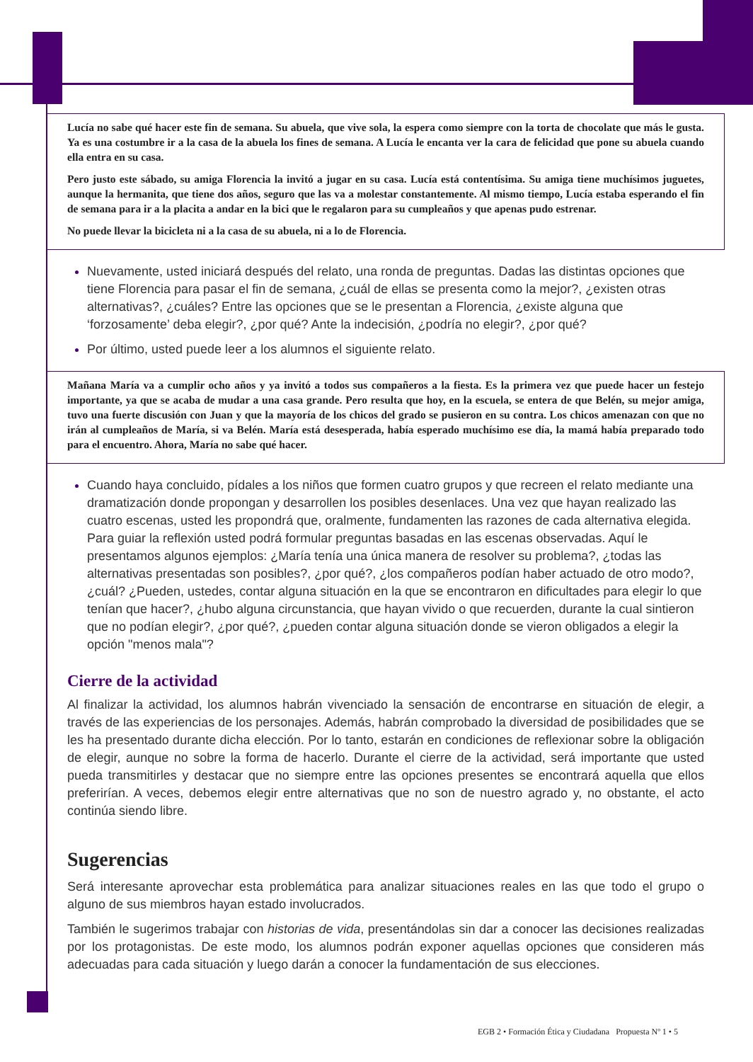Lucía no sabe qué hacer este fin de semana. Su abuela, que vive sola, la espera como siempre con la torta de chocolate que más le gusta. Ya es una costumbre ir a la casa de la abuela los fines de semana. A Lucía le encanta ver la cara de felicidad que pone su abuela cuando ella entra en su casa.
Pero justo este sábado, su amiga Florencia la invitó a jugar en su casa. Lucía está contentísima. Su amiga tiene muchísimos juguetes, aunque la hermanita, que tiene dos años, seguro que las va a molestar constantemente. Al mismo tiempo, Lucía estaba esperando el fin de semana para ir a la placita a andar en la bici que le regalaron para su cumpleaños y que apenas pudo estrenar.
No puede llevar la bicicleta ni a la casa de su abuela, ni a lo de Florencia.
Nuevamente, usted iniciará después del relato, una ronda de preguntas. Dadas las distintas opciones que tiene Florencia para pasar el fin de semana, ¿cuál de ellas se presenta como la mejor?, ¿existen otras alternativas?, ¿cuáles? Entre las opciones que se le presentan a Florencia, ¿existe alguna que ‘forzosamente’ deba elegir?, ¿por qué? Ante la indecisión, ¿podría no elegir?, ¿por qué?
Por último, usted puede leer a los alumnos el siguiente relato.
Mañana María va a cumplir ocho años y ya invitó a todos sus compañeros a la fiesta. Es la primera vez que puede hacer un festejo importante, ya que se acaba de mudar a una casa grande. Pero resulta que hoy, en la escuela, se entera de que Belén, su mejor amiga, tuvo una fuerte discusión con Juan y que la mayoría de los chicos del grado se pusieron en su contra. Los chicos amenazan con que no irán al cumpleaños de María, si va Belén. María está desesperada, había esperado muchísimo ese día, la mamá había preparado todo para el encuentro. Ahora, María no sabe qué hacer.
Cuando haya concluido, pídales a los niños que formen cuatro grupos y que recreen el relato mediante una dramatización donde propongan y desarrollen los posibles desenlaces. Una vez que hayan realizado las cuatro escenas, usted les propondrá que, oralmente, fundamenten las razones de cada alternativa elegida. Para guiar la reflexión usted podrá formular preguntas basadas en las escenas observadas. Aquí le presentamos algunos ejemplos: ¿María tenía una única manera de resolver su problema?, ¿todas las alternativas presentadas son posibles?, ¿por qué?, ¿los compañeros podían haber actuado de otro modo?, ¿cuál? ¿Pueden, ustedes, contar alguna situación en la que se encontraron en dificultades para elegir lo que tenían que hacer?, ¿hubo alguna circunstancia, que hayan vivido o que recuerden, durante la cual sintieron que no podían elegir?, ¿por qué?, ¿pueden contar alguna situación donde se vieron obligados a elegir la opción "menos mala"?
Cierre de la actividad
Al finalizar la actividad, los alumnos habrán vivenciado la sensación de encontrarse en situación de elegir, a través de las experiencias de los personajes. Además, habrán comprobado la diversidad de posibilidades que se les ha presentado durante dicha elección. Por lo tanto, estarán en condiciones de reflexionar sobre la obligación de elegir, aunque no sobre la forma de hacerlo. Durante el cierre de la actividad, será importante que usted pueda transmitirles y destacar que no siempre entre las opciones presentes se encontrará aquella que ellos preferirían. A veces, debemos elegir entre alternativas que no son de nuestro agrado y, no obstante, el acto continúa siendo libre.
Sugerencias
Será interesante aprovechar esta problemática para analizar situaciones reales en las que todo el grupo o alguno de sus miembros hayan estado involucrados.
También le sugerimos trabajar con historias de vida, presentándolas sin dar a conocer las decisiones realizadas por los protagonistas. De este modo, los alumnos podrán exponer aquellas opciones que consideren más adecuadas para cada situación y luego darán a conocer la fundamentación de sus elecciones.
EGB 2 • Formación Ética y Ciudadana Propuesta Nº 1 • 5